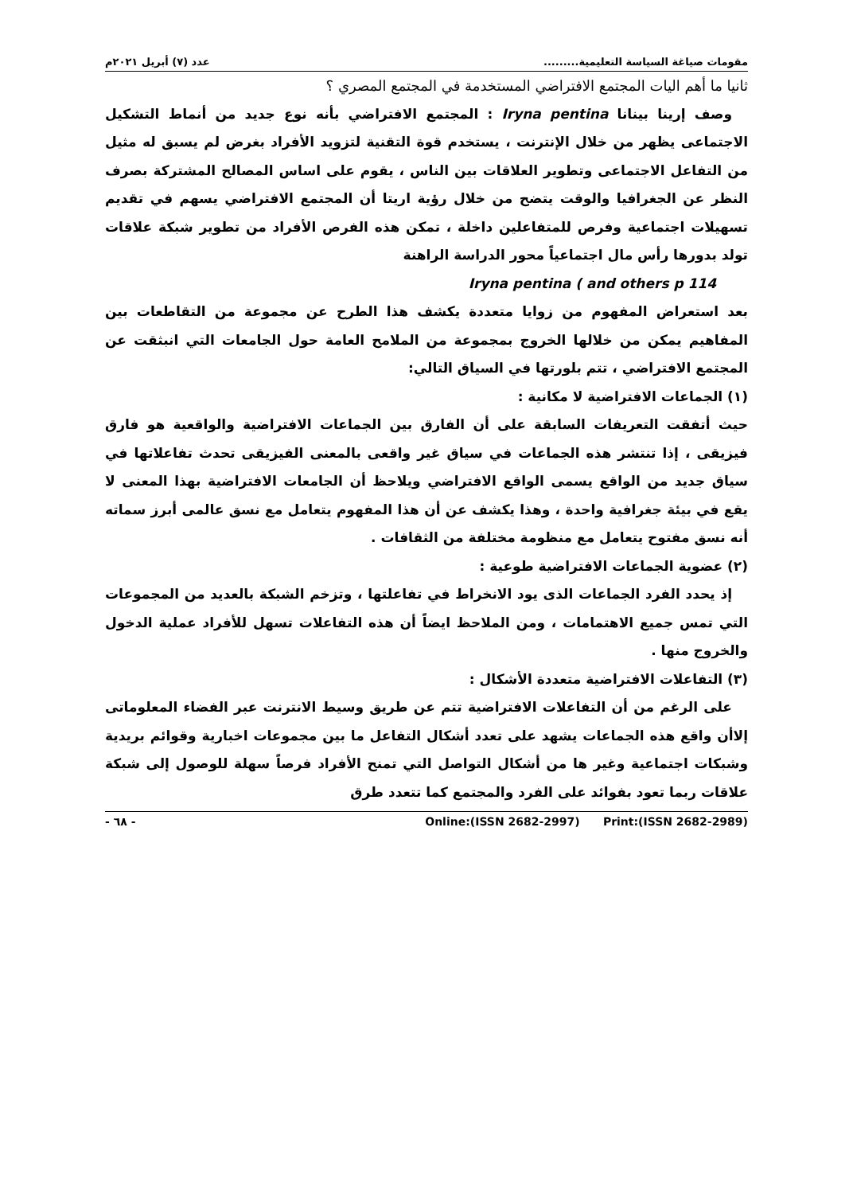مقومات صياغة السياسة التعليمية......... عدد (٧) أبريل ٢٠٢١م
ثانيا ما أهم اليات المجتمع الافتراضي المستخدمة في المجتمع المصري ؟
وصف إرينا بينانا Iryna pentina : المجتمع الافتراضي بأنه نوع جديد من أنماط التشكيل الاجتماعى يظهر من خلال الإنترنت ، يستخدم قوة التقنية لتزويد الأفراد بغرض لم يسبق له مثيل من التفاعل الاجتماعى وتطوير العلاقات بين الناس ، يقوم على اساس المصالح المشتركة بصرف النظر عن الجغرافيا والوقت يتضح من خلال رؤية اريتا أن المجتمع الافتراضي يسهم في تقديم تسهيلات اجتماعية وفرص للمتفاعلين داخلة ، تمكن هذه الفرص الأفراد من تطوير شبكة علاقات تولد بدورها رأس مال اجتماعياً محور الدراسة الراهنة
Iryna pentina ( and others p 114
بعد استعراض المفهوم من زوايا متعددة يكشف هذا الطرح عن مجموعة من التقاطعات بين المفاهيم يمكن من خلالها الخروج بمجموعة من الملامح العامة حول الجامعات التي انبثقت عن المجتمع الافتراضي ، تتم بلورتها في السياق التالي:
(١) الجماعات الافتراضية لا مكانية :
حيث أتفقت التعريفات السابقة على أن الفارق بين الجماعات الافتراضية والواقعية هو فارق فيزيقى ، إذا تنتشر هذه الجماعات في سياق غير واقعى بالمعنى الفيزيقى تحدث تفاعلاتها في سياق جديد من الواقع يسمى الواقع الافتراضي ويلاحظ أن الجامعات الافتراضية بهذا المعنى لا يقع في بيئة جغرافية واحدة ، وهذا يكشف عن أن هذا المفهوم يتعامل مع نسق عالمى أبرز سماته أنه نسق مفتوح يتعامل مع منظومة مختلفة من الثقافات .
(٢) عضوية الجماعات الافتراضية طوعية :
إذ يحدد الفرد الجماعات الذى يود الانخراط في تفاعلتها ، وتزخم الشبكة بالعديد من المجموعات التي تمس جميع الاهتمامات ، ومن الملاحظ ايضاً أن هذه التفاعلات تسهل للأفراد عملية الدخول والخروج منها .
(٣) التفاعلات الافتراضية متعددة الأشكال :
على الرغم من أن التفاعلات الافتراضية تتم عن طريق وسيط الانترنت عبر الفضاء المعلوماتى إلاأن واقع هذه الجماعات يشهد على تعدد أشكال التفاعل ما بين مجموعات اخبارية وقوائم بريدية وشبكات اجتماعية وغير ها من أشكال التواصل التي تمنح الأفراد فرصاً سهلة للوصول إلى شبكة علاقات ربما تعود بفوائد على الفرد والمجتمع كما تتعدد طرق
Online:(ISSN 2682-2997) Print:(ISSN 2682-2989) - ٦٨ -